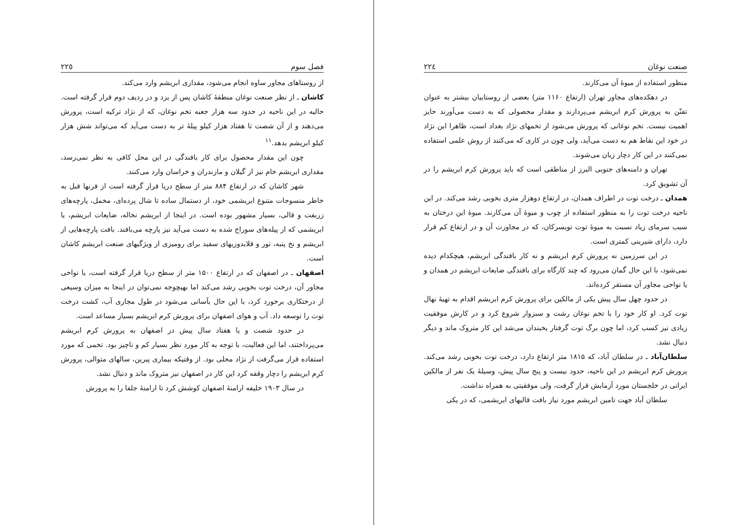صنعت نوغان ٢٢٤
منظور استفاده از میوهٔ آن می‌کارند.
در دهکده‌های مجاور تهران (ارتفاع ۱۱۶۰ متر) بعضی از روستاییان بیشتر به عنوان تفنّن به پرورش کرم ابریشم می‌پردازند و مقدار محصولی که به دست می‌آورند حایز اهمیت نیست. تخم نوغانی که پرورش می‌شود از تخمهای نژاد بغداد است، ظاهرا این نژاد در خود این نقاط هم به دست می‌آید، ولی چون در کاری که می‌کنند از روش علمی استفاده نمی‌کنند در این کار دچار زیان می‌شوند.
تهران و دامنه‌های جنوبی البرز از مناطقی است که باید پرورش کرم ابریشم را در آن تشویق کرد.
همدان ـ درخت توت در اطراف همدان، در ارتفاع دوهزار متری بخوبی رشد می‌کند. در این ناحیه درخت توت را به منظور استفاده از چوب و میوهٔ آن می‌کارند. میوهٔ این درختان به سبب سرمای زیاد نسبت به میوهٔ توت تویسرکان، که در مجاورت آن و در ارتفاع کم قرار دارد، دارای شیرینی کمتری است.
در این سرزمین نه پرورش کرم ابریشم و نه کار بافندگی ابریشم، هیچکدام دیده نمی‌شود، با این حال گمان می‌رود که چند کارگاه برای بافندگی ضایعات ابریشم در همدان و یا نواحی مجاور آن مستقر کرده‌اند.
در حدود چهل سال پیش یکی از مالکین برای پرورش کرم ابریشم اقدام به تهیهٔ نهال توت کرد. او کار خود را با تخم نوغان رشت و سبزوار شروع کرد و در کارش موفقیت زیادی نیز کسب کرد، اما چون برگ توت گرفتار یخبندان می‌شد این کار متروک ماند و دیگر دنبال نشد.
سلطان‌آباد ـ در سلطان آباد، که ۱۸۱۵ متر ارتفاع دارد، درخت توت بخوبی رشد می‌کند. پرورش کرم ابریشم در این ناحیه، حدود بیست و پنج سال پیش، وسیلهٔ یک نفر از مالکین ایرانی در خلجستان مورد آزمایش قرار گرفت، ولی موفقیتی به همراه نداشت.
سلطان آباد جهت تامین ابریشم مورد نیاز بافت قالیهای ابریشمی، که در یکی
فصل سوم ٢٢٥
از روستاهای مجاور ساوه انجام می‌شود، مقداری ابریشم وارد می‌کند.
کاشان ـ از نظر صنعت نوغان منطقهٔ کاشان پس از یزد و در ردیف دوم قرار گرفته است. حالیه در این ناحیه در حدود سه هزار جعبه تخم نوغان، که از نژاد ترکیه است، پرورش می‌دهند و از آن شصت تا هفتاد هزار کیلو پیلهٔ تر به دست می‌آید که می‌تواند شش هزار کیلو ابریشم بدهد.<sup>۱۱</sup>
چون این مقدار محصول برای کار بافندگی در این محل کافی به نظر نمی‌رسد، مقداری ابریشم خام نیز از گیلان و مازندران و خراسان وارد می‌کنند.
شهر کاشان که در ارتفاع ۸۸۴ متر از سطح دریا قرار گرفته است از قرنها قبل به خاطر منسوجات متنوع ابریشمی خود، از دستمال ساده تا شال پرده‌ای، مخمل، پارچه‌های زربفت و قالی، بسیار مشهور بوده است. در اینجا از ابریشم نخاله، ضایعات ابریشم، یا ابریشمی که از پیله‌های سوراخ شده به دست می‌آید نیز پارچه می‌بافند. بافت پارچه‌هایی از ابریشم و نخ پنبه، تور و قلابدوزیهای سفید برای رومیزی از ویژگیهای صنعت ابریشم کاشان است.
اصفهان ـ در اصفهان که در ارتفاع ۱۵۰۰ متر از سطح دریا قرار گرفته است، یا نواحی مجاور آن، درخت توت بخوبی رشد می‌کند اما بهیچوجه نمی‌توان در اینجا به میزان وسیعی از درختکاری برخورد کرد، با این حال بآسانی می‌شود در طول مجاری آب، کشت درخت توت را توسعه داد. آب و هوای اصفهان برای پرورش کرم ابریشم بسیار مساعد است.
در حدود شصت و یا هفتاد سال پیش در اصفهان به پرورش کرم ابریشم می‌پرداختند، اما این فعالیت، با توجه به کار مورد نظر بسیار کم و ناچیز بود. تخمی که مورد استفاده قرار می‌گرفت از نژاد محلی بود. از وقتیکه بیماری پبرین، سالهای متوالی، پرورش کرم ابریشم را دچار وقفه کرد این کار در اصفهان نیز متروک ماند و دنبال نشد.
در سال ۱۹۰۳ خلیفه ارامنهٔ اصفهان کوشش کرد تا ارامنهٔ جلفا را به پرورش